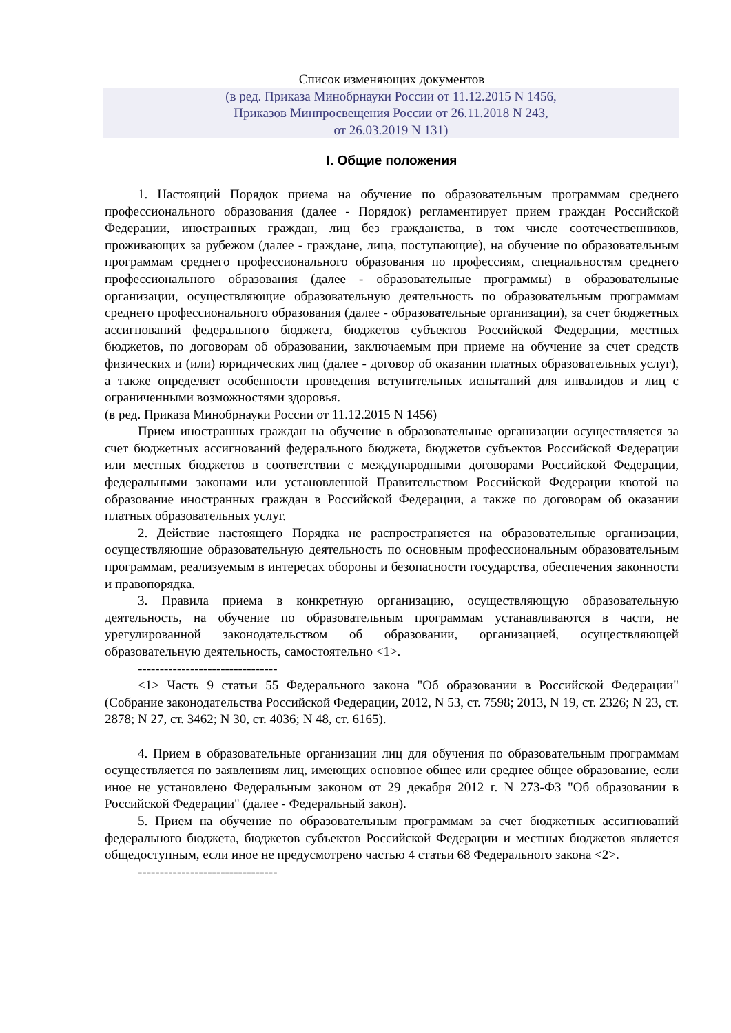Список изменяющих документов
(в ред. Приказа Минобрнауки России от 11.12.2015 N 1456,
Приказов Минпросвещения России от 26.11.2018 N 243,
от 26.03.2019 N 131)
I. Общие положения
1. Настоящий Порядок приема на обучение по образовательным программам среднего профессионального образования (далее - Порядок) регламентирует прием граждан Российской Федерации, иностранных граждан, лиц без гражданства, в том числе соотечественников, проживающих за рубежом (далее - граждане, лица, поступающие), на обучение по образовательным программам среднего профессионального образования по профессиям, специальностям среднего профессионального образования (далее - образовательные программы) в образовательные организации, осуществляющие образовательную деятельность по образовательным программам среднего профессионального образования (далее - образовательные организации), за счет бюджетных ассигнований федерального бюджета, бюджетов субъектов Российской Федерации, местных бюджетов, по договорам об образовании, заключаемым при приеме на обучение за счет средств физических и (или) юридических лиц (далее - договор об оказании платных образовательных услуг), а также определяет особенности проведения вступительных испытаний для инвалидов и лиц с ограниченными возможностями здоровья.
(в ред. Приказа Минобрнауки России от 11.12.2015 N 1456)
Прием иностранных граждан на обучение в образовательные организации осуществляется за счет бюджетных ассигнований федерального бюджета, бюджетов субъектов Российской Федерации или местных бюджетов в соответствии с международными договорами Российской Федерации, федеральными законами или установленной Правительством Российской Федерации квотой на образование иностранных граждан в Российской Федерации, а также по договорам об оказании платных образовательных услуг.
2. Действие настоящего Порядка не распространяется на образовательные организации, осуществляющие образовательную деятельность по основным профессиональным образовательным программам, реализуемым в интересах обороны и безопасности государства, обеспечения законности и правопорядка.
3. Правила приема в конкретную организацию, осуществляющую образовательную деятельность, на обучение по образовательным программам устанавливаются в части, не урегулированной законодательством об образовании, организацией, осуществляющей образовательную деятельность, самостоятельно <1>.
--------------------------------
<1> Часть 9 статьи 55 Федерального закона "Об образовании в Российской Федерации" (Собрание законодательства Российской Федерации, 2012, N 53, ст. 7598; 2013, N 19, ст. 2326; N 23, ст. 2878; N 27, ст. 3462; N 30, ст. 4036; N 48, ст. 6165).
4. Прием в образовательные организации лиц для обучения по образовательным программам осуществляется по заявлениям лиц, имеющих основное общее или среднее общее образование, если иное не установлено Федеральным законом от 29 декабря 2012 г. N 273-ФЗ "Об образовании в Российской Федерации" (далее - Федеральный закон).
5. Прием на обучение по образовательным программам за счет бюджетных ассигнований федерального бюджета, бюджетов субъектов Российской Федерации и местных бюджетов является общедоступным, если иное не предусмотрено частью 4 статьи 68 Федерального закона <2>.
--------------------------------